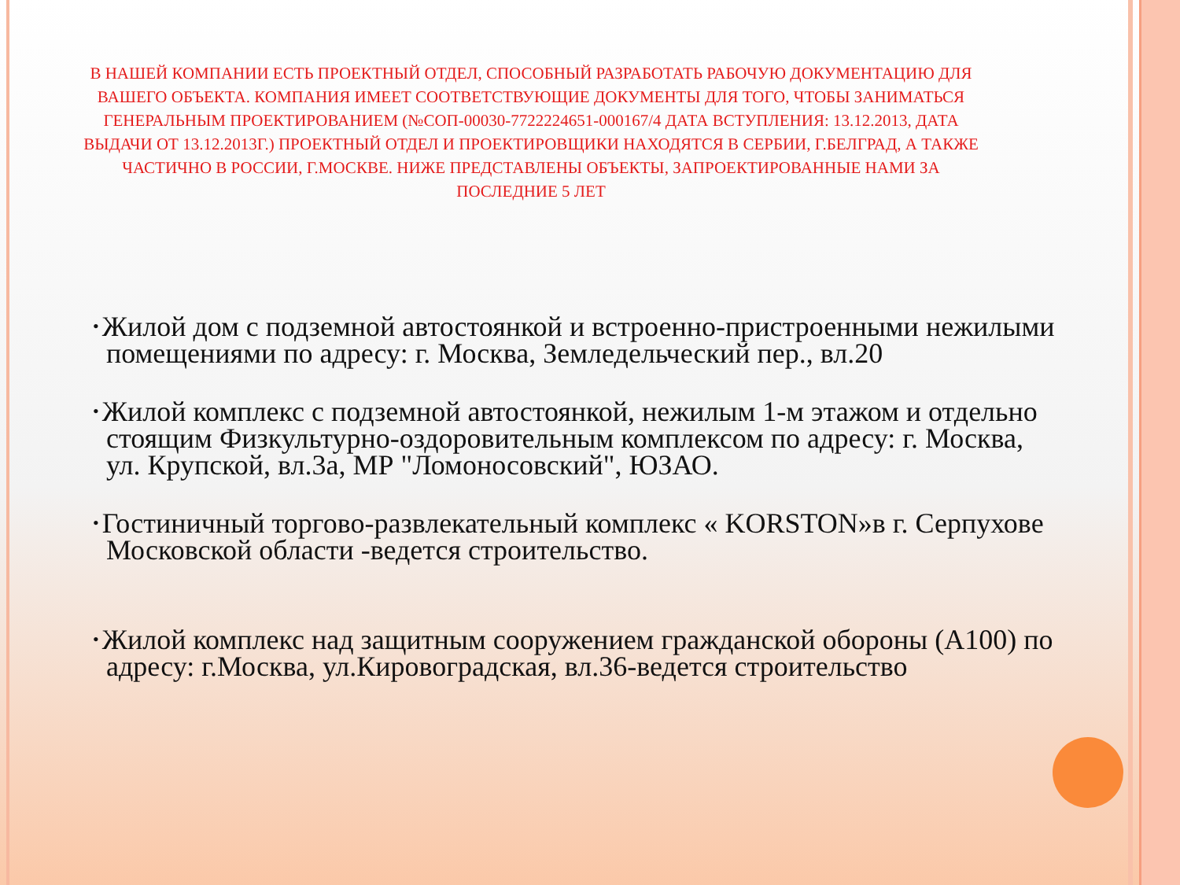В НАШЕЙ КОМПАНИИ ЕСТЬ ПРОЕКТНЫЙ ОТДЕЛ, СПОСОБНЫЙ РАЗРАБОТАТЬ РАБОЧУЮ ДОКУМЕНТАЦИЮ ДЛЯ ВАШЕГО ОБЪЕКТА. КОМПАНИЯ ИМЕЕТ СООТВЕТСТВУЮЩИЕ ДОКУМЕНТЫ ДЛЯ ТОГО, ЧТОБЫ ЗАНИМАТЬСЯ ГЕНЕРАЛЬНЫМ ПРОЕКТИРОВАНИЕМ (№СОП-00030-7722224651-000167/4 ДАТА ВСТУПЛЕНИЯ: 13.12.2013, ДАТА ВЫДАЧИ ОТ 13.12.2013Г.) ПРОЕКТНЫЙ ОТДЕЛ И ПРОЕКТИРОВЩИКИ НАХОДЯТСЯ В СЕРБИИ, Г.БЕЛГРАД, А ТАКЖЕ ЧАСТИЧНО В РОССИИ, Г.МОСКВЕ. НИЖЕ ПРЕДСТАВЛЕНЫ ОБЪЕКТЫ, ЗАПРОЕКТИРОВАННЫЕ НАМИ ЗА ПОСЛЕДНИЕ 5 ЛЕТ
Жилой дом с подземной автостоянкой и встроенно-пристроенными нежилыми помещениями по адресу: г. Москва, Земледельческий пер., вл.20
Жилой комплекс с подземной автостоянкой, нежилым 1-м этажом и отдельно стоящим Физкультурно-оздоровительным комплексом по адресу: г. Москва, ул. Крупской, вл.3а, МР "Ломоносовский", ЮЗАО.
Гостиничный торгово-развлекательный комплекс « KORSTON»в г. Серпухове Московской области -ведется строительство.
Жилой комплекс над защитным сооружением гражданской обороны (А100) по адресу: г.Москва, ул.Кировоградская, вл.36-ведется строительство